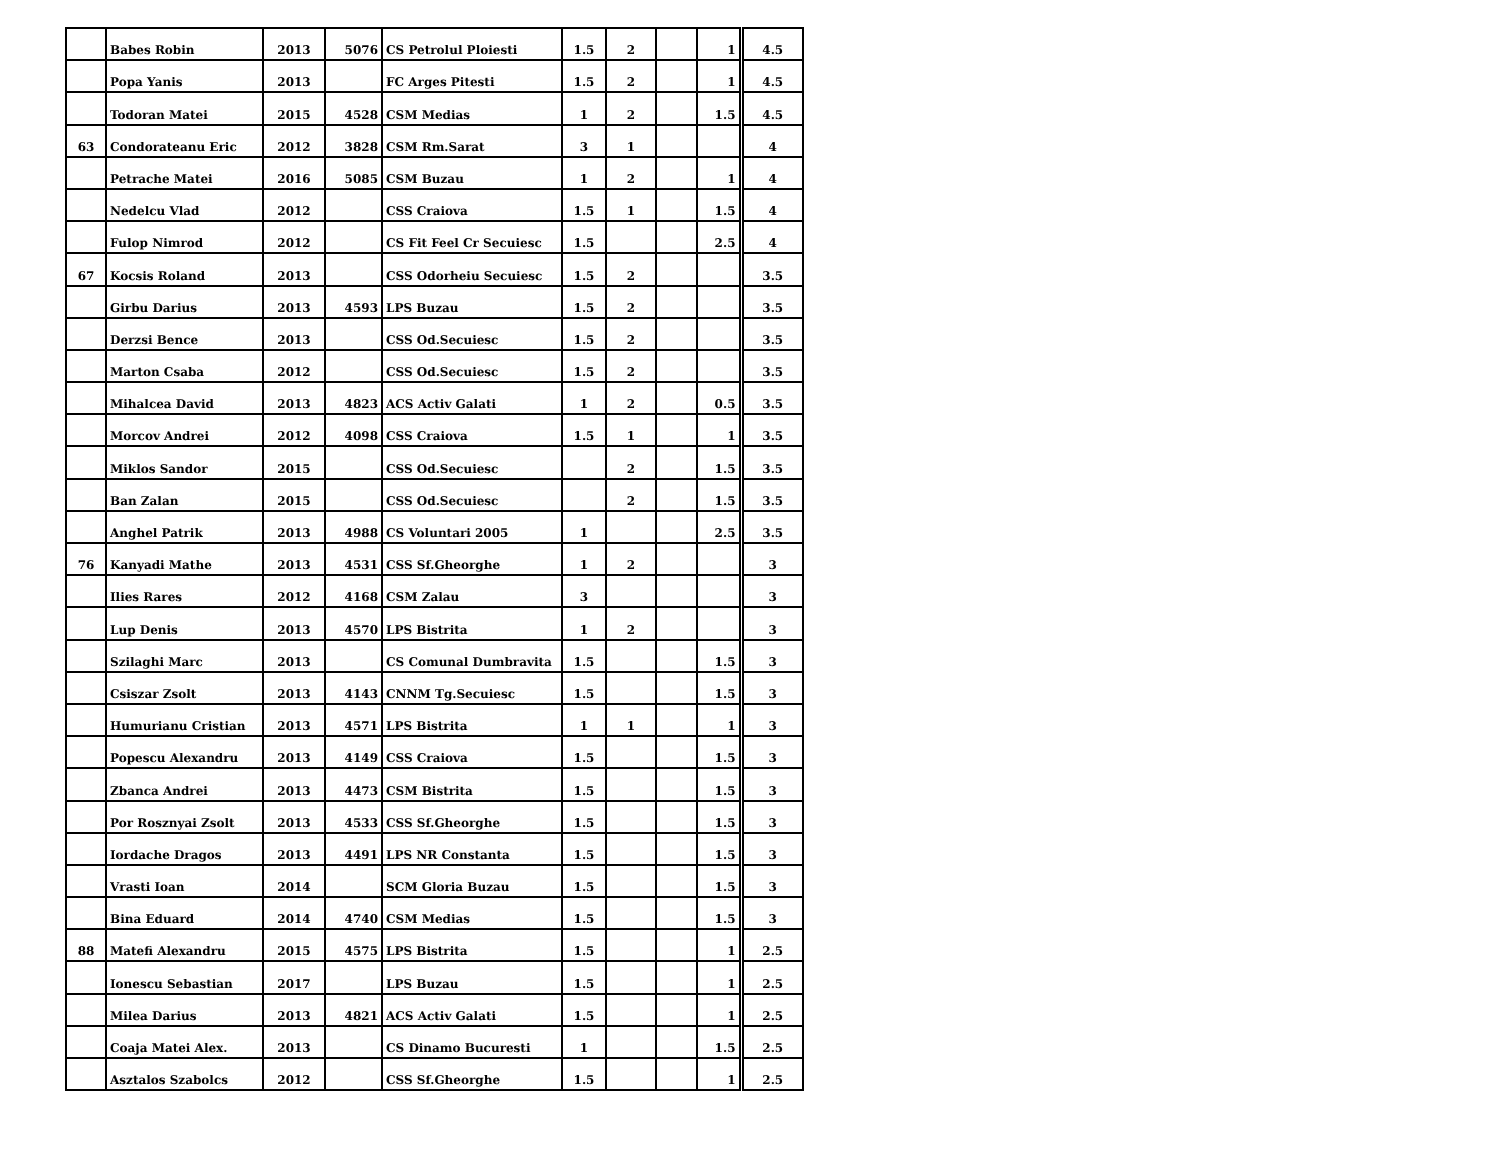| | Babes Robin | 2013 | 5076 | CS Petrolul Ploiesti | 1.5 | 2 | | 1 | 4.5 |
| | Popa Yanis | 2013 | | FC Arges Pitesti | 1.5 | 2 | | 1 | 4.5 |
| | Todoran Matei | 2015 | 4528 | CSM Medias | 1 | 2 | | 1.5 | 4.5 |
| 63 | Condorateanu Eric | 2012 | 3828 | CSM Rm.Sarat | 3 | 1 | | | 4 |
| | Petrache Matei | 2016 | 5085 | CSM Buzau | 1 | 2 | | 1 | 4 |
| | Nedelcu Vlad | 2012 | | CSS Craiova | 1.5 | 1 | | 1.5 | 4 |
| | Fulop Nimrod | 2012 | | CS Fit Feel Cr Secuiesc | 1.5 | | | 2.5 | 4 |
| 67 | Kocsis Roland | 2013 | | CSS Odorheiu Secuiesc | 1.5 | 2 | | | 3.5 |
| | Girbu Darius | 2013 | 4593 | LPS Buzau | 1.5 | 2 | | | 3.5 |
| | Derzsi Bence | 2013 | | CSS Od.Secuiesc | 1.5 | 2 | | | 3.5 |
| | Marton Csaba | 2012 | | CSS Od.Secuiesc | 1.5 | 2 | | | 3.5 |
| | Mihalcea David | 2013 | 4823 | ACS Activ Galati | 1 | 2 | | 0.5 | 3.5 |
| | Morcov Andrei | 2012 | 4098 | CSS Craiova | 1.5 | 1 | | 1 | 3.5 |
| | Miklos Sandor | 2015 | | CSS Od.Secuiesc | | 2 | | 1.5 | 3.5 |
| | Ban Zalan | 2015 | | CSS Od.Secuiesc | | 2 | | 1.5 | 3.5 |
| | Anghel Patrik | 2013 | 4988 | CS Voluntari 2005 | 1 | | | 2.5 | 3.5 |
| 76 | Kanyadi Mathe | 2013 | 4531 | CSS Sf.Gheorghe | 1 | 2 | | | 3 |
| | Ilies Rares | 2012 | 4168 | CSM Zalau | 3 | | | | 3 |
| | Lup Denis | 2013 | 4570 | LPS Bistrita | 1 | 2 | | | 3 |
| | Szilaghi Marc | 2013 | | CS Comunal Dumbravita | 1.5 | | | 1.5 | 3 |
| | Csiszar Zsolt | 2013 | 4143 | CNNM Tg.Secuiesc | 1.5 | | | 1.5 | 3 |
| | Humurianu Cristian | 2013 | 4571 | LPS Bistrita | 1 | 1 | | 1 | 3 |
| | Popescu Alexandru | 2013 | 4149 | CSS Craiova | 1.5 | | | 1.5 | 3 |
| | Zbanca Andrei | 2013 | 4473 | CSM Bistrita | 1.5 | | | 1.5 | 3 |
| | Por Rosznyai Zsolt | 2013 | 4533 | CSS Sf.Gheorghe | 1.5 | | | 1.5 | 3 |
| | Iordache Dragos | 2013 | 4491 | LPS NR Constanta | 1.5 | | | 1.5 | 3 |
| | Vrasti Ioan | 2014 | | SCM Gloria Buzau | 1.5 | | | 1.5 | 3 |
| | Bina Eduard | 2014 | 4740 | CSM Medias | 1.5 | | | 1.5 | 3 |
| 88 | Matefi Alexandru | 2015 | 4575 | LPS Bistrita | 1.5 | | | 1 | 2.5 |
| | Ionescu Sebastian | 2017 | | LPS Buzau | 1.5 | | | 1 | 2.5 |
| | Milea Darius | 2013 | 4821 | ACS Activ Galati | 1.5 | | | 1 | 2.5 |
| | Coaja Matei Alex. | 2013 | | CS Dinamo Bucuresti | 1 | | | 1.5 | 2.5 |
| | Asztalos Szabolcs | 2012 | | CSS Sf.Gheorghe | 1.5 | | | 1 | 2.5 |